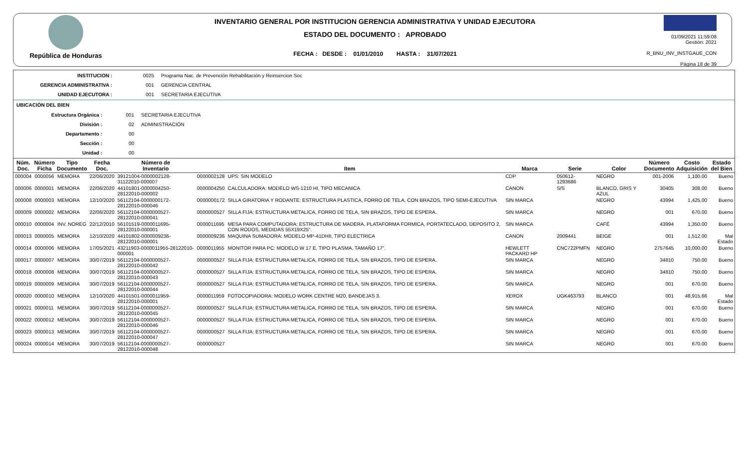República de Honduras
INVENTARIO GENERAL POR INSTITUCION GERENCIA ADMINISTRATIVA Y UNIDAD EJECUTORA
ESTADO DEL DOCUMENTO : APROBADO
FECHA : DESDE : 01/01/2010 HASTA : 31/07/2021
01/09/2021 11:59:08
Gestión: 2021
R_BNU_INV_INSTGAUE_CON
Página 18 de 39
| INSTITUCION : | 0025 | Programa Nac. de Prevención Rehabilitación y Reinsercion Soc |
| GERENCIA ADMINISTRATIVA : | 001 | GERENCIA CENTRAL |
| UNIDAD EJECUTORA : | 001 | SECRETARIA EJECUTIVA |
UBICACIÓN DEL BIEN
| Estructura Orgánica : | 001 | SECRETARIA EJECUTIVA |
| División : | 02 | ADMINISTRACIÓN |
| Departamento : | 00 | |
| Sección : | 00 | |
| Unidad : | 00 | |
| Núm. Doc. | Número Ficha | Tipo Documento | Fecha Doc. | Número de Inventario | Item | | Marca | Serie | Color | Número Documento | Costo Adquisición | Estado del Bien |
| --- | --- | --- | --- | --- | --- | --- | --- | --- | --- | --- | --- | --- |
| 000004 | 0000056 | MEMORA | 22/06/2020 | 39121004-0000002128-31122010-000007 | 0000002128 | UPS: SIN MODELO | CDP | 050612-1293686 | NEGRO | 001-2006 | 1,100.00 | Bueno |
| 000006 | 0000001 | MEMORA | 22/06/2020 | 44101801-0000004250-28122010-000002 | 0000004250 | CALCULADORA: MODELO WS-1210 HI, TIPO MECANICA | CANON | S/S | BLANCO, GRIS Y AZUL | 30405 | 308.00 | Bueno |
| 000008 | 0000003 | MEMORA | 12/10/2020 | 56112104-0000000172-28122010-000046 | 0000000172 | SILLA GIRATORIA Y RODANTE: ESTRUCTURA PLASTICA, FORRO DE TELA, CON BRAZOS, TIPO SEMI-EJECUTIVA | SIN MARCA | | NEGRO | 43994 | 1,425.00 | Bueno |
| 000009 | 0000002 | MEMORA | 22/06/2020 | 56112104-0000000527-28122010-000041 | 0000000527 | SILLA FIJA: ESTRUCTURA METALICA, FORRO DE TELA, SIN BRAZOS, TIPO DE ESPERA. | SIN MARCA | | NEGRO | 001 | 670.00 | Bueno |
| 000010 | 0000004 | INV. NOREG | 22/12/2010 | 56101519-0000011695-28122010-000001 | 0000011695 | MESA PARA COMPUTADORA: ESTRUCTURA DE MADERA, PLATAFORMA FORMICA, PORTATECLADO, DEPOSITO 2, CON RODOS, MEDIDAS 55X19X25". | SIN MARCA | | CAFÉ | 43994 | 1,350.00 | Bueno |
| 000013 | 0000005 | MEMORA | 12/10/2020 | 44101802-0000009236-28122010-000001 | 0000009236 | MAQUINA SUMADORA: MODELO MP-41DHII, TIPO ELECTRICA | CANON | 2009441 | BEIGE | 001 | 1,512.00 | Mal Estado |
| 000014 | 0000006 | MEMORA | 17/05/2021 | 43211903-0000011955-28122010-000001 | 0000011955 | MONITOR PARA PC: MODELO W 17 E, TIPO PLASMA, TAMAÑO 17". | HEWLETT PACKARD HP | CNC722PMFN | NEGRO | 2757645 | 10,000.00 | Bueno |
| 000017 | 0000007 | MEMORA | 30/07/2019 | 56112104-0000000527-28122010-000042 | 0000000527 | SILLA FIJA: ESTRUCTURA METALICA, FORRO DE TELA, SIN BRAZOS, TIPO DE ESPERA. | SIN MARCA | | NEGRO | 34810 | 750.00 | Bueno |
| 000018 | 0000008 | MEMORA | 30/07/2019 | 56112104-0000000527-28122010-000043 | 0000000527 | SILLA FIJA: ESTRUCTURA METALICA, FORRO DE TELA, SIN BRAZOS, TIPO DE ESPERA. | SIN MARCA | | NEGRO | 34810 | 750.00 | Bueno |
| 000019 | 0000009 | MEMORA | 30/07/2019 | 56112104-0000000527-28122010-000044 | 0000000527 | SILLA FIJA: ESTRUCTURA METALICA, FORRO DE TELA, SIN BRAZOS, TIPO DE ESPERA. | SIN MARCA | | NEGRO | 001 | 670.00 | Bueno |
| 000020 | 0000010 | MEMORA | 12/10/2020 | 44101501-0000011959-28122010-000001 | 0000011959 | FOTOCOPIADORA: MODELO WORK CENTRE M20, BANDEJAS 3. | XEROX | UGK463793 | BLANCO | 001 | 48,915.66 | Mal Estado |
| 000021 | 0000011 | MEMORA | 30/07/2019 | 56112104-0000000527-28122010-000045 | 0000000527 | SILLA FIJA: ESTRUCTURA METALICA, FORRO DE TELA, SIN BRAZOS, TIPO DE ESPERA. | SIN MARCA | | NEGRO | 001 | 670.00 | Bueno |
| 000022 | 0000012 | MEMORA | 30/07/2019 | 56112104-0000000527-28122010-000046 | 0000000527 | SILLA FIJA: ESTRUCTURA METALICA, FORRO DE TELA, SIN BRAZOS, TIPO DE ESPERA. | SIN MARCA | | NEGRO | 001 | 670.00 | Bueno |
| 000023 | 0000013 | MEMORA | 30/07/2019 | 56112104-0000000527-28122010-000047 | 0000000527 | SILLA FIJA: ESTRUCTURA METALICA, FORRO DE TELA, SIN BRAZOS, TIPO DE ESPERA. | SIN MARCA | | NEGRO | 001 | 670.00 | Bueno |
| 000024 | 0000014 | MEMORA | 30/07/2019 | 56112104-0000000527-28122010-000048 | 0000000527 | | SIN MARCA | | NEGRO | 001 | 670.00 | Bueno |